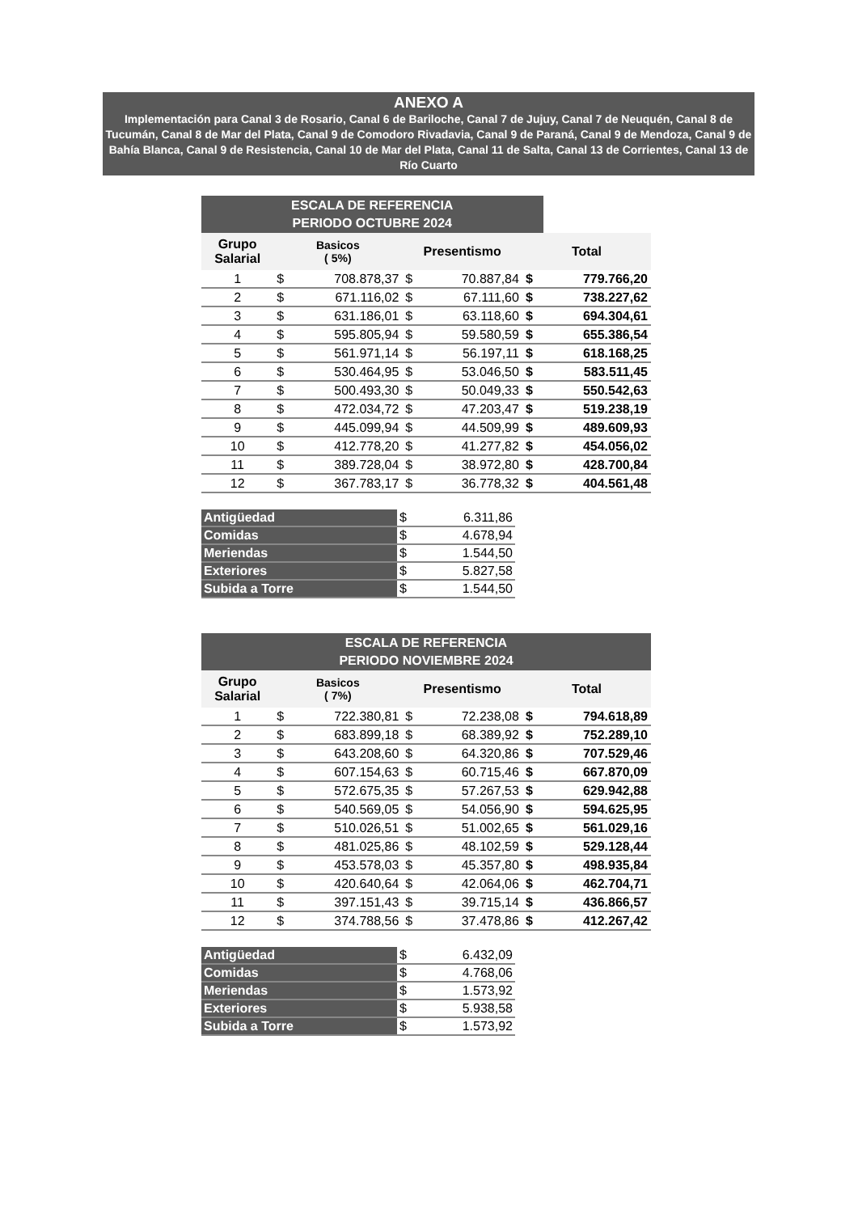ANEXO A
Implementación para Canal 3 de Rosario, Canal 6 de Bariloche, Canal 7 de Jujuy, Canal 7 de Neuquén, Canal 8 de Tucumán, Canal 8 de Mar del Plata, Canal 9 de Comodoro Rivadavia, Canal 9 de Paraná, Canal 9 de Mendoza, Canal 9 de Bahía Blanca, Canal 9 de Resistencia, Canal 10 de Mar del Plata, Canal 11 de Salta, Canal 13 de Corrientes, Canal 13 de Río Cuarto
| ESCALA DE REFERENCIA PERIODO OCTUBRE 2024 | | | | | | |
| --- | --- | --- | --- | --- | --- | --- |
| Grupo Salarial | Basicos ( 5%) | | Presentismo | | Total | |
| 1 | $ | 708.878,37 | $ | 70.887,84 | $ | 779.766,20 |
| 2 | $ | 671.116,02 | $ | 67.111,60 | $ | 738.227,62 |
| 3 | $ | 631.186,01 | $ | 63.118,60 | $ | 694.304,61 |
| 4 | $ | 595.805,94 | $ | 59.580,59 | $ | 655.386,54 |
| 5 | $ | 561.971,14 | $ | 56.197,11 | $ | 618.168,25 |
| 6 | $ | 530.464,95 | $ | 53.046,50 | $ | 583.511,45 |
| 7 | $ | 500.493,30 | $ | 50.049,33 | $ | 550.542,63 |
| 8 | $ | 472.034,72 | $ | 47.203,47 | $ | 519.238,19 |
| 9 | $ | 445.099,94 | $ | 44.509,99 | $ | 489.609,93 |
| 10 | $ | 412.778,20 | $ | 41.277,82 | $ | 454.056,02 |
| 11 | $ | 389.728,04 | $ | 38.972,80 | $ | 428.700,84 |
| 12 | $ | 367.783,17 | $ | 36.778,32 | $ | 404.561,48 |
| Antigüedad | $ | 6.311,86 |
| Comidas | $ | 4.678,94 |
| Meriendas | $ | 1.544,50 |
| Exteriores | $ | 5.827,58 |
| Subida a Torre | $ | 1.544,50 |
| ESCALA DE REFERENCIA PERIODO NOVIEMBRE 2024 | | | | | | |
| --- | --- | --- | --- | --- | --- | --- |
| Grupo Salarial | Basicos ( 7%) | | Presentismo | | Total | |
| 1 | $ | 722.380,81 | $ | 72.238,08 | $ | 794.618,89 |
| 2 | $ | 683.899,18 | $ | 68.389,92 | $ | 752.289,10 |
| 3 | $ | 643.208,60 | $ | 64.320,86 | $ | 707.529,46 |
| 4 | $ | 607.154,63 | $ | 60.715,46 | $ | 667.870,09 |
| 5 | $ | 572.675,35 | $ | 57.267,53 | $ | 629.942,88 |
| 6 | $ | 540.569,05 | $ | 54.056,90 | $ | 594.625,95 |
| 7 | $ | 510.026,51 | $ | 51.002,65 | $ | 561.029,16 |
| 8 | $ | 481.025,86 | $ | 48.102,59 | $ | 529.128,44 |
| 9 | $ | 453.578,03 | $ | 45.357,80 | $ | 498.935,84 |
| 10 | $ | 420.640,64 | $ | 42.064,06 | $ | 462.704,71 |
| 11 | $ | 397.151,43 | $ | 39.715,14 | $ | 436.866,57 |
| 12 | $ | 374.788,56 | $ | 37.478,86 | $ | 412.267,42 |
| Antigüedad | $ | 6.432,09 |
| Comidas | $ | 4.768,06 |
| Meriendas | $ | 1.573,92 |
| Exteriores | $ | 5.938,58 |
| Subida a Torre | $ | 1.573,92 |